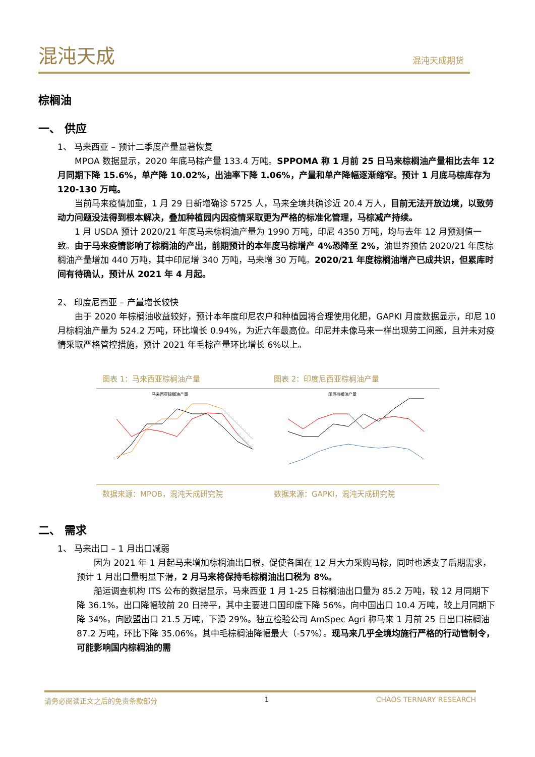混沌天成 混沌天成期货
棕榈油
一、 供应
1、 马来西亚 – 预计二季度产量显著恢复
MPOA 数据显示，2020 年底马棕产量 133.4 万吨。SPPOMA 称 1 月前 25 日马来棕榈油产量相比去年 12 月同期下降 15.6%，单产降 10.02%，出油率下降 1.06%，产量和单产降幅逐渐缩窄。预计 1 月底马棕库存为 120-130 万吨。
当前马来疫情加重，1 月 29 日新增确诊 5725 人，马来全境共确诊近 20.4 万人，目前无法开放边境，以致劳动力问题没法得到根本解决，叠加种植园内因疫情采取更为严格的标准化管理，马棕减产持续。
1 月 USDA 预计 2020/21 年度马来棕榈油产量为 1990 万吨，印尼 4350 万吨，均与去年 12 月预测值一致。由于马来疫情影响了棕榈油的产出，前期预计的本年度马棕增产 4%恐降至 2%，油世界预估 2020/21 年度棕榈油产量增加 440 万吨，其中印尼增 340 万吨，马来增 30 万吨。2020/21 年度棕榈油增产已成共识，但累库时间有待确认，预计从 2021 年 4 月起。
2、 印度尼西亚 – 产量增长较快
由于 2020 年棕榈油收益较好，预计本年度印尼农户和种植园将合理使用化肥，GAPKI 月度数据显示，印尼 10 月棕榈油产量为 524.2 万吨，环比增长 0.94%，为近六年最高位。印尼并未像马来一样出现劳工问题，且并未对疫情采取严格管控措施，预计 2021 年毛棕产量环比增长 6%以上。
图表 1：马来西亚棕榈油产量
马来西亚棕榈油产量
数据来源：MPOB，混沌天成研究院
图表 2：印度尼西亚棕榈油产量
印尼棕榈油产量
数据来源：GAPKI，混沌天成研究院
二、 需求
1、 马来出口 – 1 月出口减弱
因为 2021 年 1 月起马来增加棕榈油出口税，促使各国在 12 月大力采购马棕，同时也透支了后期需求，预计 1 月出口量明显下滑，2 月马来将保持毛棕榈油出口税为 8%。
船运调查机构 ITS 公布的数据显示，马来西亚 1 月 1-25 日棕榈油出口量为 85.2 万吨，较 12 月同期下降 36.1%，出口降幅较前 20 日持平，其中主要进口国印度下降 56%，向中国出口 10.4 万吨，较上月同期下降 34%，向欧盟出口 21.5 万吨，下滑 29%。独立检验公司 AmSpec Agri 称马来 1 月前 25 日出口棕榈油 87.2 万吨，环比下降 35.06%，其中毛棕榈油降幅最大（-57%）。现马来几乎全境均施行严格的行动管制令，可能影响国内棕榈油的需
请务必阅读正文之后的免责条款部分 1 CHAOS TERNARY RESEARCH